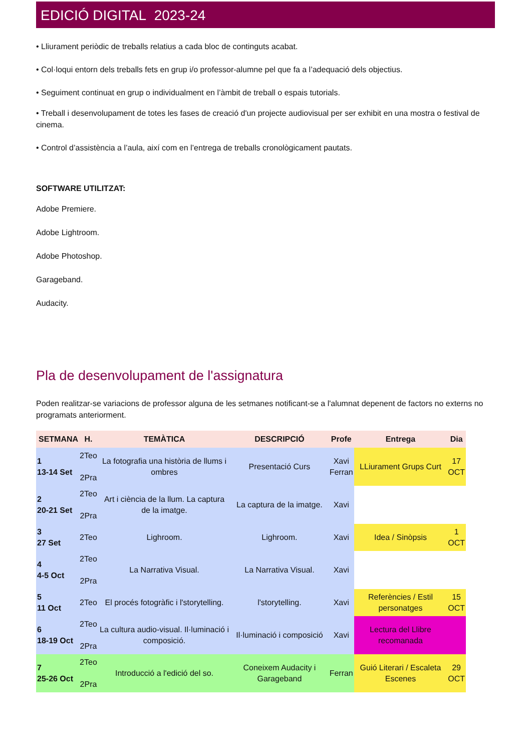EDICIÓ DIGITAL 2023-24
• Lliurament periòdic de treballs relatius a cada bloc de continguts acabat.
• Col·loqui entorn dels treballs fets en grup i/o professor-alumne pel que fa a l’adequació dels objectius.
• Seguiment continuat en grup o individualment en l’àmbit de treball o espais tutorials.
• Treball i desenvolupament de totes les fases de creació d'un projecte audiovisual per ser exhibit en una mostra o festival de cinema.
• Control d’assistència a l’aula, així com en l’entrega de treballs cronològicament pautats.
SOFTWARE UTILITZAT:
Adobe Premiere.
Adobe Lightroom.
Adobe Photoshop.
Garageband.
Audacity.
Pla de desenvolupament de l'assignatura
Poden realitzar-se variacions de professor alguna de les setmanes notificant-se a l'alumnat depenent de factors no externs no programats anteriorment.
| SETMANA | H. | TEMÀTICA | DESCRIPCIÓ | Profe | Entrega | Dia |
| --- | --- | --- | --- | --- | --- | --- |
| 1 13-14 Set | 2Teo 2Pra | La fotografia una història de llums i ombres | Presentació Curs | Xavi Ferran | LLiurament Grups Curt | 17 OCT |
| 2 20-21 Set | 2Teo 2Pra | Art i ciència de la llum. La captura de la imatge. | La captura de la imatge. | Xavi | | |
| 3 27 Set | 2Teo | Lighroom. | Lighroom. | Xavi | Idea / Sinòpsis | 1 OCT |
| 4 4-5 Oct | 2Teo 2Pra | La Narrativa Visual. | La Narrativa Visual. | Xavi | | |
| 5 11 Oct | 2Teo | El procés fotogràfic i l'storytelling. | l'storytelling. | Xavi | Referències / Estil personatges | 15 OCT |
| 6 18-19 Oct | 2Teo 2Pra | La cultura audio-visual. Il·luminació i composició. | Il·luminació i composició | Xavi | Lectura del Llibre recomanada | |
| 7 25-26 Oct | 2Teo 2Pra | Introducció a l'edició del so. | Coneixem Audacity i Garageband | Ferran | Guió Literari / Escaleta Escenes | 29 OCT |